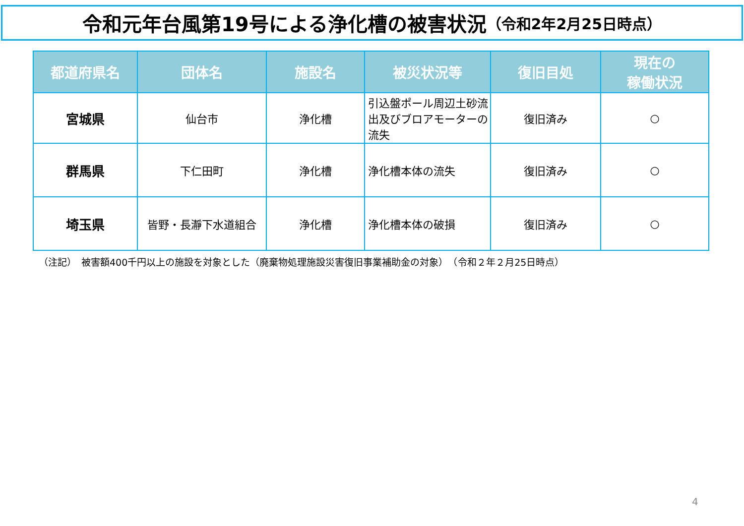令和元年台風第19号による浄化槽の被害状況 （令和2年2月25日時点）
| 都道府県名 | 団体名 | 施設名 | 被災状況等 | 復旧目処 | 現在の 稼働状況 |
| --- | --- | --- | --- | --- | --- |
| 宮城県 | 仙台市 | 浄化槽 | 引込盤ポール周辺土砂流出及びブロアモーターの流失 | 復旧済み | ○ |
| 群馬県 | 下仁田町 | 浄化槽 | 浄化槽本体の流失 | 復旧済み | ○ |
| 埼玉県 | 皆野・長瀞下水道組合 | 浄化槽 | 浄化槽本体の破損 | 復旧済み | ○ |
（注記）　被害額400千円以上の施設を対象とした（廃棄物処理施設災害復旧事業補助金の対象）　（令和２年２月25日時点）
4